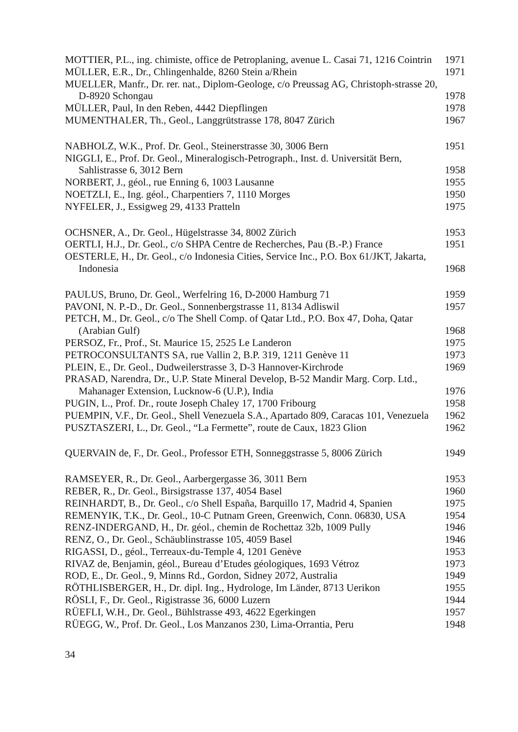MOTTIER, P.L., ing. chimiste, office de Petroplaning, avenue L. Casai 71, 1216 Cointrin
1971
MÜLLER, E.R., Dr., Chlingenhalde, 8260 Stein a/Rhein
1971
MUELLER, Manfr., Dr. rer. nat., Diplom-Geologe, c/o Preussag AG, Christoph-strasse 20, D-8920 Schongau
1978
MÜLLER, Paul, In den Reben, 4442 Diepflingen
1978
MUMENTHALER, Th., Geol., Langgrütstrasse 178, 8047 Zürich
1967
NABHOLZ, W.K., Prof. Dr. Geol., Steinerstrasse 30, 3006 Bern
1951
NIGGLI, E., Prof. Dr. Geol., Mineralogisch-Petrograph., Inst. d. Universität Bern, Sahlistrasse 6, 3012 Bern
1958
NORBERT, J., géol., rue Enning 6, 1003 Lausanne
1955
NOETZLI, E., Ing. géol., Charpentiers 7, 1110 Morges
1950
NYFELER, J., Essigweg 29, 4133 Pratteln
1975
OCHSNER, A., Dr. Geol., Hügelstrasse 34, 8002 Zürich
1953
OERTLI, H.J., Dr. Geol., c/o SHPA Centre de Recherches, Pau (B.-P.) France
1951
OESTERLE, H., Dr. Geol., c/o Indonesia Cities, Service Inc., P.O. Box 61/JKT, Jakarta, Indonesia
1968
PAULUS, Bruno, Dr. Geol., Werfelring 16, D-2000 Hamburg 71
1959
PAVONI, N. P.-D., Dr. Geol., Sonnenbergstrasse 11, 8134 Adliswil
1957
PETCH, M., Dr. Geol., c/o The Shell Comp. of Qatar Ltd., P.O. Box 47, Doha, Qatar (Arabian Gulf)
1968
PERSOZ, Fr., Prof., St. Maurice 15, 2525 Le Landeron
1975
PETROCONSULTANTS SA, rue Vallin 2, B.P. 319, 1211 Genève 11
1973
PLEIN, E., Dr. Geol., Dudweilerstrasse 3, D-3 Hannover-Kirchrode
1969
PRASAD, Narendra, Dr., U.P. State Mineral Develop, B-52 Mandir Marg. Corp. Ltd., Mahanager Extension, Lucknow-6 (U.P.), India
1976
PUGIN, L., Prof. Dr., route Joseph Chaley 17, 1700 Fribourg
1958
PUEMPIN, V.F., Dr. Geol., Shell Venezuela S.A., Apartado 809, Caracas 101, Venezuela
1962
PUSZTASZERI, L., Dr. Geol., “La Fermette”, route de Caux, 1823 Glion
1962
QUERVAIN de, F., Dr. Geol., Professor ETH, Sonneggstrasse 5, 8006 Zürich
1949
RAMSEYER, R., Dr. Geol., Aarbergergasse 36, 3011 Bern
1953
REBER, R., Dr. Geol., Birsigstrasse 137, 4054 Basel
1960
REINHARDT, B., Dr. Geol., c/o Shell España, Barquillo 17, Madrid 4, Spanien
1975
REMENYIK, T.K., Dr. Geol., 10-C Putnam Green, Greenwich, Conn. 06830, USA
1954
RENZ-INDERGAND, H., Dr. géol., chemin de Rochettaz 32b, 1009 Pully
1946
RENZ, O., Dr. Geol., Schäublinstrasse 105, 4059 Basel
1946
RIGASSI, D., géol., Terreaux-du-Temple 4, 1201 Genève
1953
RIVAZ de, Benjamin, géol., Bureau d’Etudes géologiques, 1693 Vétroz
1973
ROD, E., Dr. Geol., 9, Minns Rd., Gordon, Sidney 2072, Australia
1949
RÖTHLISBERGER, H., Dr. dipl. Ing., Hydrologe, Im Länder, 8713 Uerikon
1955
RÖSLI, F., Dr. Geol., Rigistrasse 36, 6000 Luzern
1944
RÜEFLI, W.H., Dr. Geol., Bühlstrasse 493, 4622 Egerkingen
1957
RÜEGG, W., Prof. Dr. Geol., Los Manzanos 230, Lima-Orrantia, Peru
1948
34